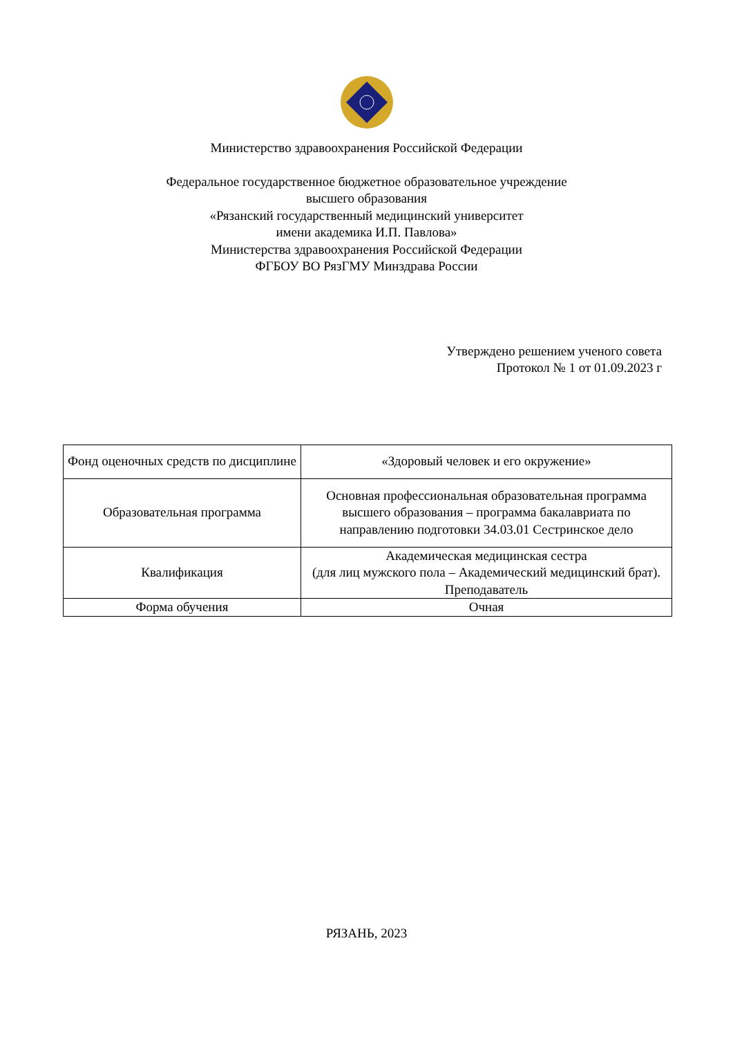Министерство здравоохранения Российской Федерации
Федеральное государственное бюджетное образовательное учреждение
высшего образования
«Рязанский государственный медицинский университет
имени академика И.П. Павлова»
Министерства здравоохранения Российской Федерации
ФГБОУ ВО РязГМУ Минздрава России
Утверждено решением ученого совета
Протокол № 1 от 01.09.2023 г
| Фонд оценочных средств по дисциплине | «Здоровый человек и его окружение» |
| Образовательная программа | Основная профессиональная образовательная программа высшего образования – программа бакалавриата по направлению подготовки 34.03.01 Сестринское дело |
| Квалификация | Академическая медицинская сестра (для лиц мужского пола – Академический медицинский брат). Преподаватель |
| Форма обучения | Очная |
РЯЗАНЬ, 2023